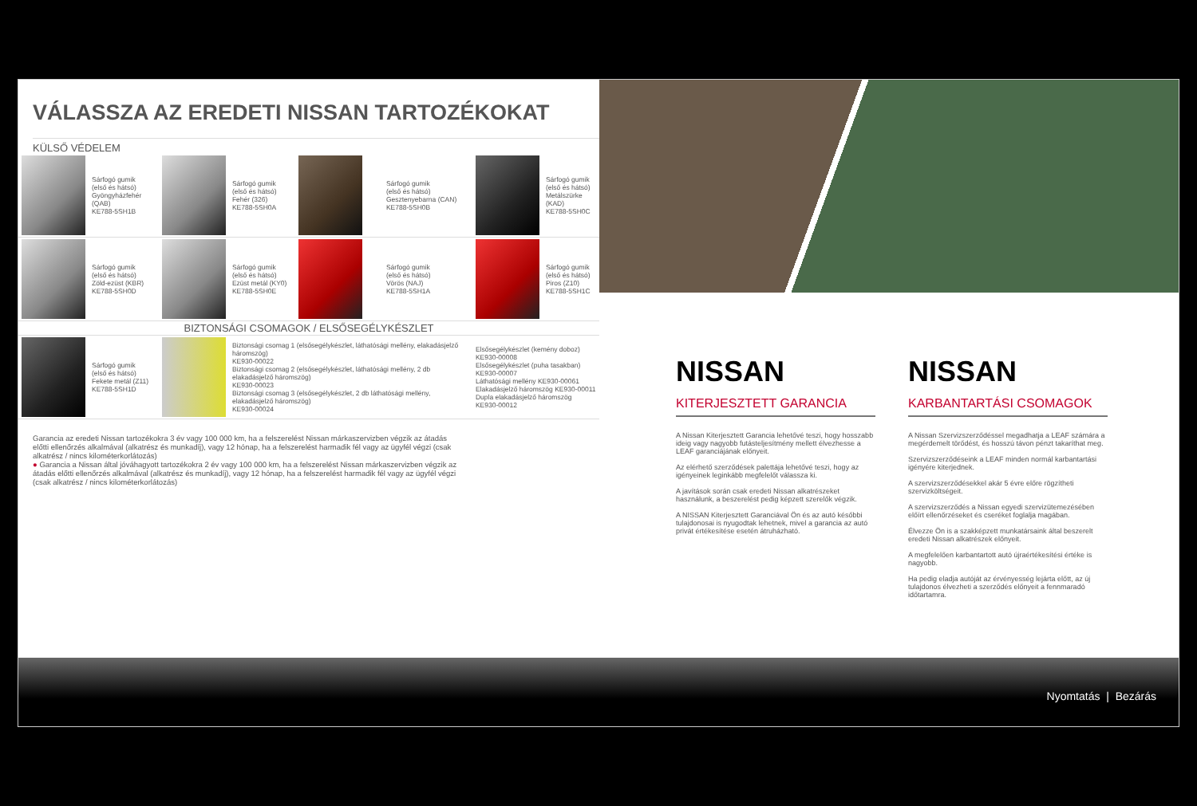VÁLASSZA AZ EREDETI NISSAN TARTOZÉKOKAT
KÜLSŐ VÉDELEM
| | Sárfogó gumik (első és hátsó) Gyöngyházfehér (QAB) KE788-5SH1B | | Sárfogó gumik (első és hátsó) Fehér (326) KE788-5SH0A | | Sárfogó gumik (első és hátsó) Gesztenyebarna (CAN) KE788-5SH0B | | Sárfogó gumik (első és hátsó) Metálszürke (KAD) KE788-5SH0C |
| | Sárfogó gumik (első és hátsó) Zöld-ezüst (KBR) KE788-5SH0D | | Sárfogó gumik (első és hátsó) Ezüst metál (KY0) KE788-5SH0E | | Sárfogó gumik (első és hátsó) Vörös (NAJ) KE788-5SH1A | | Sárfogó gumik (első és hátsó) Piros (Z10) KE788-5SH1C |
| BIZTONSÁGI CSOMAGOK / ELSŐSEGÉLYKÉSZLET | | | | | | | |
| | Sárfogó gumik (első és hátsó) Fekete metál (Z11) KE788-5SH1D | | Biztonsági csomag 1 (elsősegélykészlet, láthatósági mellény, elakadásjelző háromszög) KE930-00022 Biztonsági csomag 2 (elsősegélykészlet, láthatósági mellény, 2 db elakadásjelző háromszög) KE930-00023 Biztonsági csomag 3 (elsősegélykészlet, 2 db láthatósági mellény, elakadásjelző háromszög) KE930-00024 | | | Elsősegélykészlet (kemény doboz) KE930-00008 Elsősegélykészlet (puha tasakban) KE930-00007 Láthatósági mellény KE930-00061 Elakadásjelző háromszög KE930-00011 Dupla elakadásjelző háromszög KE930-00012 | |
Garancia az eredeti Nissan tartozékokra 3 év vagy 100 000 km, ha a felszerelést Nissan márkaszervizben végzik az átadás előtti ellenőrzés alkalmával (alkatrész és munkadíj), vagy 12 hónap, ha a felszerelést harmadik fél vagy az ügyfél végzi (csak alkatrész / nincs kilométerkorlátozás)
● Garancia a Nissan által jóváhagyott tartozékokra 2 év vagy 100 000 km, ha a felszerelést Nissan márkaszervizben végzik az átadás előtti ellenőrzés alkalmával (alkatrész és munkadíj), vagy 12 hónap, ha a felszerelést harmadik fél vagy az ügyfél végzi (csak alkatrész / nincs kilométerkorlátozás)
NISSAN
KITERJESZTETT GARANCIA
A Nissan Kiterjesztett Garancia lehetővé teszi, hogy hosszabb ideig vagy nagyobb futásteljesítmény mellett élvezhesse a LEAF garanciájának előnyeit.
Az elérhető szerződések palettája lehetővé teszi, hogy az igényeinek leginkább megfelelőt válassza ki.
A javítások során csak eredeti Nissan alkatrészeket használunk, a beszerelést pedig képzett szerelők végzik.
A NISSAN Kiterjesztett Garanciával Ön és az autó későbbi tulajdonosai is nyugodtak lehetnek, mivel a garancia az autó privát értékesítése esetén átruházható.
NISSAN
KARBANTARTÁSI CSOMAGOK
A Nissan Szervizszerződéssel megadhatja a LEAF számára a megérdemelt törődést, és hosszú távon pénzt takaríthat meg.
Szervizszerződéseink a LEAF minden normál karbantartási igényére kiterjednek.
A szervizszerződésekkel akár 5 évre előre rögzítheti szervizköltségeit.
A szervizszerződés a Nissan egyedi szervizütemezésében előírt ellenőrzéseket és cseréket foglalja magában.
Élvezze Ön is a szakképzett munkatársaink által beszerelt eredeti Nissan alkatrészek előnyeit.
A megfelelően karbantartott autó újraértékesítési értéke is nagyobb.
Ha pedig eladja autóját az érvényesség lejárta előtt, az új tulajdonos élvezheti a szerződés előnyeit a fennmaradó időtartamra.
Nyomtatás | Bezárás